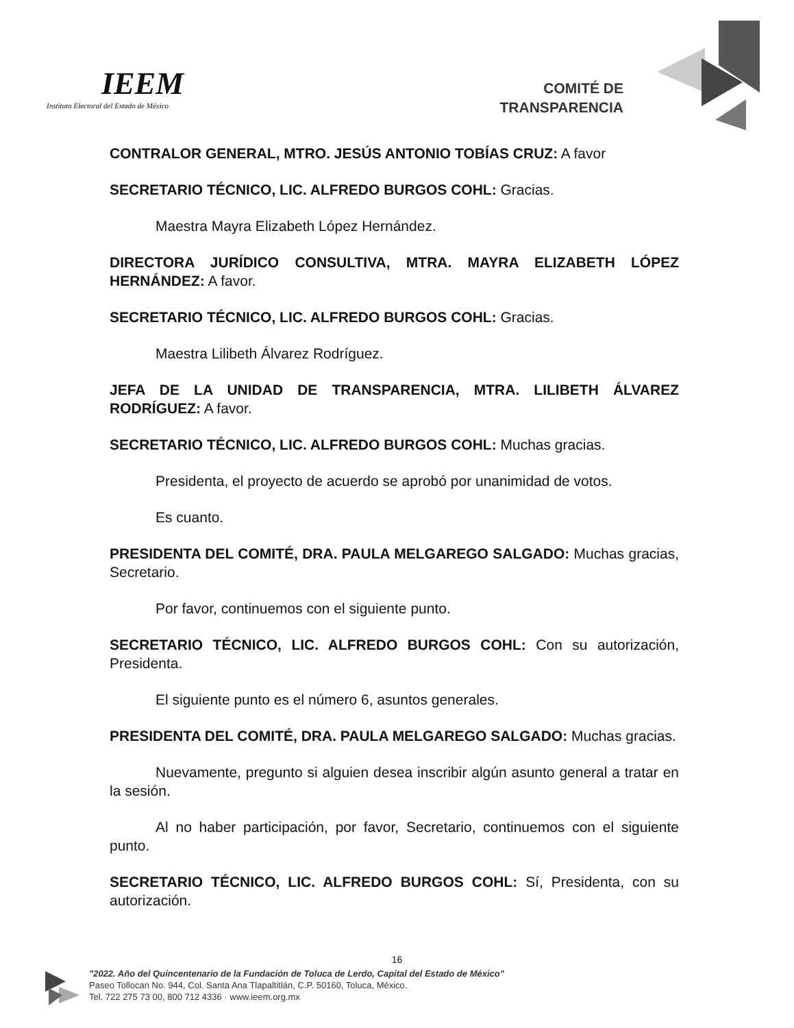IEEM
Instituto Electoral del Estado de México
COMITÉ DE
TRANSPARENCIA
CONTRALOR GENERAL, MTRO. JESÚS ANTONIO TOBÍAS CRUZ: A favor
SECRETARIO TÉCNICO, LIC. ALFREDO BURGOS COHL: Gracias.
Maestra Mayra Elizabeth López Hernández.
DIRECTORA JURÍDICO CONSULTIVA, MTRA. MAYRA ELIZABETH LÓPEZ HERNÁNDEZ: A favor.
SECRETARIO TÉCNICO, LIC. ALFREDO BURGOS COHL: Gracias.
Maestra Lilibeth Álvarez Rodríguez.
JEFA DE LA UNIDAD DE TRANSPARENCIA, MTRA. LILIBETH ÁLVAREZ RODRÍGUEZ: A favor.
SECRETARIO TÉCNICO, LIC. ALFREDO BURGOS COHL: Muchas gracias.
Presidenta, el proyecto de acuerdo se aprobó por unanimidad de votos.
Es cuanto.
PRESIDENTA DEL COMITÉ, DRA. PAULA MELGAREGO SALGADO: Muchas gracias, Secretario.
Por favor, continuemos con el siguiente punto.
SECRETARIO TÉCNICO, LIC. ALFREDO BURGOS COHL: Con su autorización, Presidenta.
El siguiente punto es el número 6, asuntos generales.
PRESIDENTA DEL COMITÉ, DRA. PAULA MELGAREGO SALGADO: Muchas gracias.
Nuevamente, pregunto si alguien desea inscribir algún asunto general a tratar en la sesión.
Al no haber participación, por favor, Secretario, continuemos con el siguiente punto.
SECRETARIO TÉCNICO, LIC. ALFREDO BURGOS COHL: Sí, Presidenta, con su autorización.
16
"2022. Año del Quincentenario de la Fundación de Toluca de Lerdo, Capital del Estado de México"
Paseo Tollocan No. 944, Col. Santa Ana Tlapaltitlán, C.P. 50160, Toluca, México.
Tel. 722 275 73 00, 800 712 4336 · www.ieem.org.mx